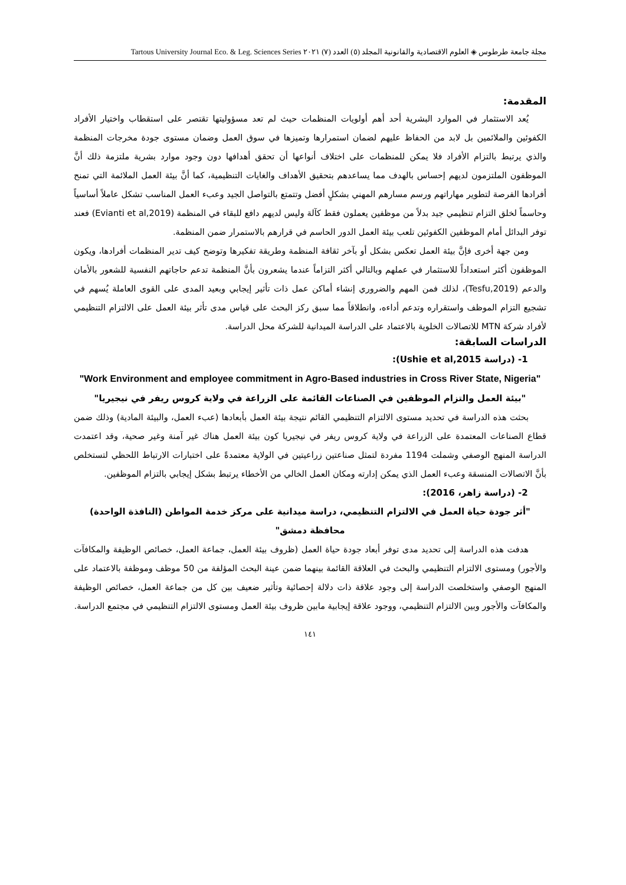مجلة جامعة طرطوس ◈ العلوم الاقتصادية والقانونية المجلد (٥) العدد (٧) ٢٠٢١ Tartous University Journal Eco. & Leg. Sciences Series
المقدمة:
يُعد الاستثمار في الموارد البشرية أحد أهم أولويات المنظمات حيث لم تعد مسؤوليتها تقتصر على استقطاب واختيار الأفراد الكفوئين والملائمين بل لابد من الحفاظ عليهم لضمان استمرارها وتميزها في سوق العمل وضمان مستوى جودة مخرجات المنظمة والذي يرتبط بالتزام الأفراد فلا يمكن للمنظمات على اختلاف أنواعها أن تحقق أهدافها دون وجود موارد بشرية ملتزمة ذلك أنَّ الموظفون الملتزمون لديهم إحساس بالهدف مما يساعدهم بتحقيق الأهداف والغايات التنظيمية، كما أنَّ بيئة العمل الملائمة التي تمنح أفرادها الفرصة لتطوير مهاراتهم ورسم مسارهم المهني بشكلٍ أفضل وتتمتع بالتواصل الجيد وعبء العمل المناسب تشكل عاملاً أساسياً وحاسماً لخلق التزام تنظيمي جيد بدلاً من موظفين يعملون فقط كآلة وليس لديهم دافع للبقاء في المنظمة (Evianti et al,2019) فعند توفر البدائل أمام الموظفين الكفوئين تلعب بيئة العمل الدور الحاسم في قرارهم بالاستمرار ضمن المنظمة.
ومن جهة أخرى فإنَّ بيئة العمل تعكس بشكل أو بآخر ثقافة المنظمة وطريقة تفكيرها وتوضح كيف تدير المنظمات أفرادها، ويكون الموظفون أكثر استعداداً للاستثمار في عملهم وبالتالي أكثر التزاماً عندما يشعرون بأنَّ المنظمة تدعم حاجاتهم النفسية للشعور بالأمان والدعم (Tesfu,2019)، لذلك فمن المهم والضروري إنشاء أماكن عمل ذات تأثير إيجابي وبعيد المدى على القوى العاملة يُسهم في تشجيع التزام الموظف واستقراره وتدعم أداءه، وانطلاقاً مما سبق ركز البحث على قياس مدى تأثر بيئة العمل على الالتزام التنظيمي لأفراد شركة MTN للاتصالات الخلوية بالاعتماد على الدراسة الميدانية للشركة محل الدراسة.
الدراسات السابقة:
1- (دراسة Ushie et al,2015):
"Work Environment and employee commitment in Agro-Based industries in Cross River State, Nigeria"
"بيئة العمل والتزام الموظفين في الصناعات القائمة على الزراعة في ولاية كروس ريفر في نيجيريا"
بحثت هذه الدراسة في تحديد مستوى الالتزام التنظيمي القائم نتيجة بيئة العمل بأبعادها (عبء العمل، والبيئة المادية) وذلك ضمن قطاع الصناعات المعتمدة على الزراعة في ولاية كروس ريفر في نيجيريا كون بيئة العمل هناك غير آمنة وغير صحية، وقد اعتمدت الدراسة المنهج الوصفي وشملت 1194 مفردة لتمثل صناعتين زراعيتين في الولاية معتمدةً على اختبارات الارتباط اللحظي لتستخلص بأنَّ الاتصالات المنسقة وعبء العمل الذي يمكن إدارته ومكان العمل الخالي من الأخطاء يرتبط بشكل إيجابي بالتزام الموظفين.
2- (دراسة زاهر، 2016):
"أثر جودة حياة العمل في الالتزام التنظيمي، دراسة ميدانية على مركز خدمة المواطن (النافذة الواحدة) محافظة دمشق"
هدفت هذه الدراسة إلى تحديد مدى توفر أبعاد جودة حياة العمل (ظروف بيئة العمل، جماعة العمل، خصائص الوظيفة والمكافآت والأجور) ومستوى الالتزام التنظيمي والبحث في العلاقة القائمة بينهما ضمن عينة البحث المؤلفة من 50 موظف وموظفة بالاعتماد على المنهج الوصفي واستخلصت الدراسة إلى وجود علاقة ذات دلالة إحصائية وتأثير ضعيف بين كل من جماعة العمل، خصائص الوظيفة والمكافآت والأجور وبين الالتزام التنظيمي، ووجود علاقة إيجابية مابين ظروف بيئة العمل ومستوى الالتزام التنظيمي في مجتمع الدراسة.
١٤١